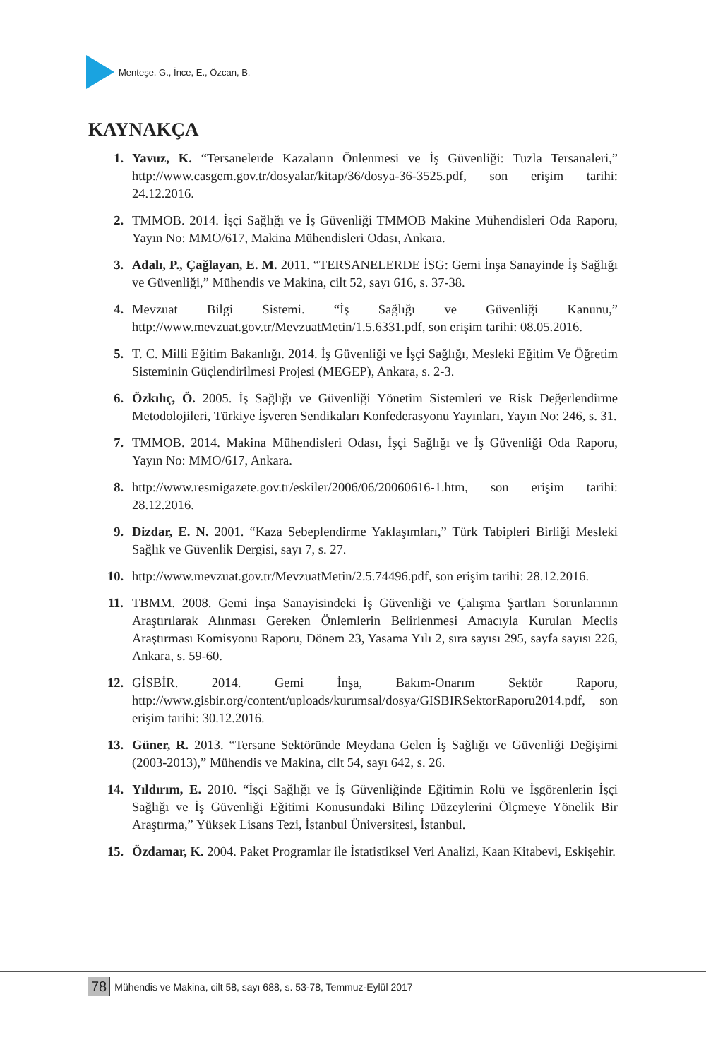Menteşe, G., İnce, E., Özcan, B.
KAYNAKÇA
1. Yavuz, K. “Tersanelerde Kazaların Önlenmesi ve İş Güvenliği: Tuzla Tersanaleri,” http://www.casgem.gov.tr/dosyalar/kitap/36/dosya-36-3525.pdf, son erişim tarihi: 24.12.2016.
2. TMMOB. 2014. İşçi Sağlığı ve İş Güvenliği TMMOB Makine Mühendisleri Oda Raporu, Yayın No: MMO/617, Makina Mühendisleri Odası, Ankara.
3. Adalı, P., Çağlayan, E. M. 2011. “TERSANELERDE İSG: Gemi İnşa Sanayinde İş Sağlığı ve Güvenliği,” Mühendis ve Makina, cilt 52, sayı 616, s. 37-38.
4. Mevzuat Bilgi Sistemi. “İş Sağlığı ve Güvenliği Kanunu,” http://www.mevzuat.gov.tr/MevzuatMetin/1.5.6331.pdf, son erişim tarihi: 08.05.2016.
5. T. C. Milli Eğitim Bakanlığı. 2014. İş Güvenliği ve İşçi Sağlığı, Mesleki Eğitim Ve Öğretim Sisteminin Güçlendirilmesi Projesi (MEGEP), Ankara, s. 2-3.
6. Özkılıç, Ö. 2005. İş Sağlığı ve Güvenliği Yönetim Sistemleri ve Risk Değerlendirme Metodolojileri, Türkiye İşveren Sendikaları Konfederasyonu Yayınları, Yayın No: 246, s. 31.
7. TMMOB. 2014. Makina Mühendisleri Odası, İşçi Sağlığı ve İş Güvenliği Oda Raporu, Yayın No: MMO/617, Ankara.
8. http://www.resmigazete.gov.tr/eskiler/2006/06/20060616-1.htm, son erişim tarihi: 28.12.2016.
9. Dizdar, E. N. 2001. “Kaza Sebeplendirme Yaklaşımları,” Türk Tabipleri Birliği Mesleki Sağlık ve Güvenlik Dergisi, sayı 7, s. 27.
10. http://www.mevzuat.gov.tr/MevzuatMetin/2.5.74496.pdf, son erişim tarihi: 28.12.2016.
11. TBMM. 2008. Gemi İnşa Sanayisindeki İş Güvenliği ve Çalışma Şartları Sorunlarının Araştırılarak Alınması Gereken Önlemlerin Belirlenmesi Amacıyla Kurulan Meclis Araştırması Komisyonu Raporu, Dönem 23, Yasama Yılı 2, sıra sayısı 295, sayfa sayısı 226, Ankara, s. 59-60.
12. GİSBİR. 2014. Gemi İnşa, Bakım-Onarım Sektör Raporu, http://www.gisbir.org/content/uploads/kurumsal/dosya/GISBIRSektorRaporu2014.pdf, son erişim tarihi: 30.12.2016.
13. Güner, R. 2013. “Tersane Sektöründe Meydana Gelen İş Sağlığı ve Güvenliği Değişimi (2003-2013),” Mühendis ve Makina, cilt 54, sayı 642, s. 26.
14. Yıldırım, E. 2010. “İşçi Sağlığı ve İş Güvenliğinde Eğitimin Rolü ve İşgörenlerin İşçi Sağlığı ve İş Güvenliği Eğitimi Konusundaki Bilinç Düzeylerini Ölçmeye Yönelik Bir Araştırma,” Yüksek Lisans Tezi, İstanbul Üniversitesi, İstanbul.
15. Özdamar, K. 2004. Paket Programlar ile İstatistiksel Veri Analizi, Kaan Kitabevi, Eskişehir.
78 Mühendis ve Makina, cilt 58, sayı 688, s. 53-78, Temmuz-Eylül 2017